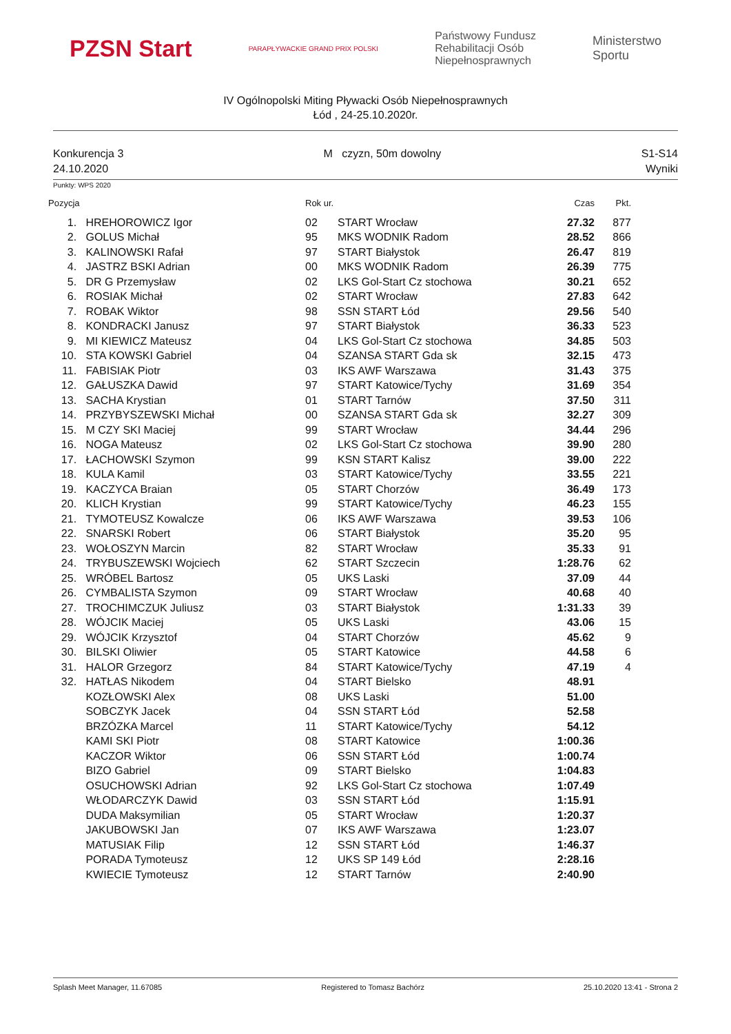PZSN Start
PARAPŁYWACKIE GRAND PRIX POLSKI
Państwowy Fundusz
Rehabilitacji Osób
Niepełnosprawnych
Ministerstwo
Sportu
IV Ogólnopolski Miting Pływacki Osób Niepełnosprawnych
Łód , 24-25.10.2020r.
Konkurencja 3
24.10.2020
M czyzn, 50m dowolny S1-S14
Wyniki
Punkty: WPS 2020
| Pozycja | | Rok ur. | | Czas | Pkt. |
| --- | --- | --- | --- | --- | --- |
| 1. | HREHOROWICZ Igor | 02 | START Wrocław | 27.32 | 877 |
| 2. | GOLUS Michał | 95 | MKS WODNIK Radom | 28.52 | 866 |
| 3. | KALINOWSKI Rafał | 97 | START Białystok | 26.47 | 819 |
| 4. | JASTRZ BSKI Adrian | 00 | MKS WODNIK Radom | 26.39 | 775 |
| 5. | DR G Przemysław | 02 | LKS Gol-Start Cz stochowa | 30.21 | 652 |
| 6. | ROSIAK Michał | 02 | START Wrocław | 27.83 | 642 |
| 7. | ROBAK Wiktor | 98 | SSN START Łód | 29.56 | 540 |
| 8. | KONDRACKI Janusz | 97 | START Białystok | 36.33 | 523 |
| 9. | MI KIEWICZ Mateusz | 04 | LKS Gol-Start Cz stochowa | 34.85 | 503 |
| 10. | STA KOWSKI Gabriel | 04 | SZANSA START Gda sk | 32.15 | 473 |
| 11. | FABISIAK Piotr | 03 | IKS AWF Warszawa | 31.43 | 375 |
| 12. | GAŁUSZKA Dawid | 97 | START Katowice/Tychy | 31.69 | 354 |
| 13. | SACHA Krystian | 01 | START Tarnów | 37.50 | 311 |
| 14. | PRZYBYSZEWSKI Michał | 00 | SZANSA START Gda sk | 32.27 | 309 |
| 15. | M CZY SKI Maciej | 99 | START Wrocław | 34.44 | 296 |
| 16. | NOGA Mateusz | 02 | LKS Gol-Start Cz stochowa | 39.90 | 280 |
| 17. | ŁACHOWSKI Szymon | 99 | KSN START Kalisz | 39.00 | 222 |
| 18. | KULA Kamil | 03 | START Katowice/Tychy | 33.55 | 221 |
| 19. | KACZYCA Braian | 05 | START Chorzów | 36.49 | 173 |
| 20. | KLICH Krystian | 99 | START Katowice/Tychy | 46.23 | 155 |
| 21. | TYMOTEUSZ Kowalcze | 06 | IKS AWF Warszawa | 39.53 | 106 |
| 22. | SNARSKI Robert | 06 | START Białystok | 35.20 | 95 |
| 23. | WOŁOSZYN Marcin | 82 | START Wrocław | 35.33 | 91 |
| 24. | TRYBUSZEWSKI Wojciech | 62 | START Szczecin | 1:28.76 | 62 |
| 25. | WRÓBEL Bartosz | 05 | UKS Laski | 37.09 | 44 |
| 26. | CYMBALISTA Szymon | 09 | START Wrocław | 40.68 | 40 |
| 27. | TROCHIMCZUK Juliusz | 03 | START Białystok | 1:31.33 | 39 |
| 28. | WÓJCIK Maciej | 05 | UKS Laski | 43.06 | 15 |
| 29. | WÓJCIK Krzysztof | 04 | START Chorzów | 45.62 | 9 |
| 30. | BILSKI Oliwier | 05 | START Katowice | 44.58 | 6 |
| 31. | HALOR Grzegorz | 84 | START Katowice/Tychy | 47.19 | 4 |
| 32. | HATŁAS Nikodem | 04 | START Bielsko | 48.91 | |
| | KOZŁOWSKI Alex | 08 | UKS Laski | 51.00 | |
| | SOBCZYK Jacek | 04 | SSN START Łód | 52.58 | |
| | BRZÓZKA Marcel | 11 | START Katowice/Tychy | 54.12 | |
| | KAMI SKI Piotr | 08 | START Katowice | 1:00.36 | |
| | KACZOR Wiktor | 06 | SSN START Łód | 1:00.74 | |
| | BIZO Gabriel | 09 | START Bielsko | 1:04.83 | |
| | OSUCHOWSKI Adrian | 92 | LKS Gol-Start Cz stochowa | 1:07.49 | |
| | WŁODARCZYK Dawid | 03 | SSN START Łód | 1:15.91 | |
| | DUDA Maksymilian | 05 | START Wrocław | 1:20.37 | |
| | JAKUBOWSKI Jan | 07 | IKS AWF Warszawa | 1:23.07 | |
| | MATUSIAK Filip | 12 | SSN START Łód | 1:46.37 | |
| | PORADA Tymoteusz | 12 | UKS SP 149 Łód | 2:28.16 | |
| | KWIECIE Tymoteusz | 12 | START Tarnów | 2:40.90 | |
Splash Meet Manager, 11.67085 Registered to Tomasz Bachórz 25.10.2020 13:41 - Strona 2